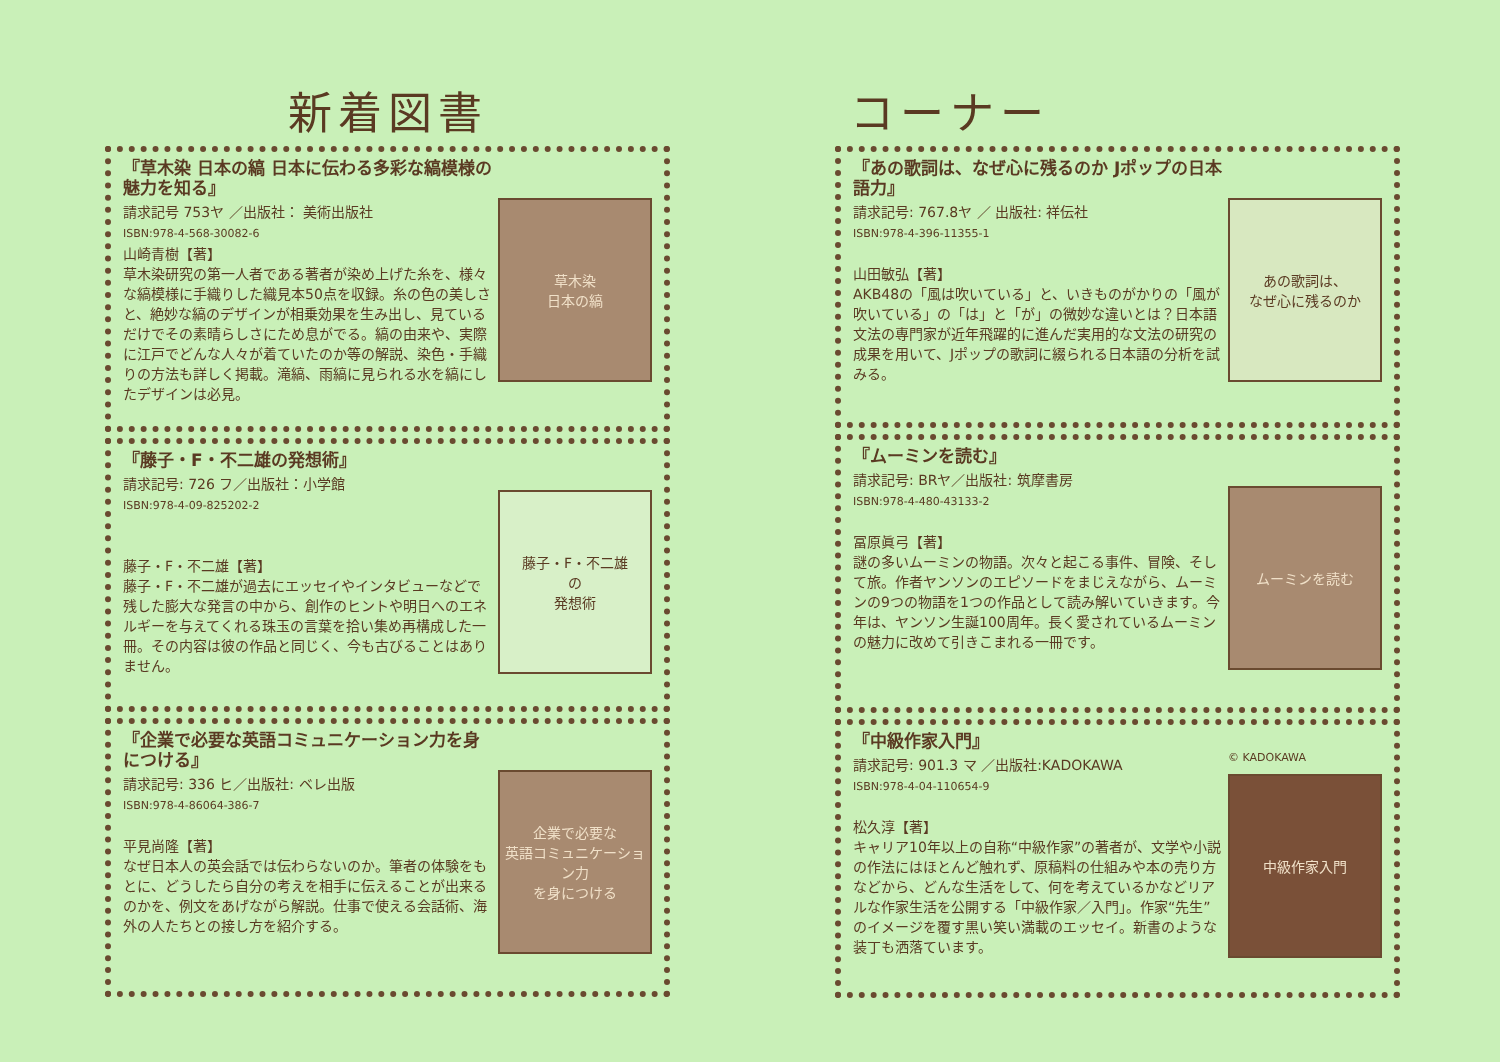新着図書
『草木染 日本の縞 日本に伝わる多彩な縞模様の魅力を知る』
請求記号 753ヤ ／出版社： 美術出版社
ISBN:978-4-568-30082-6
山崎青樹【著】
草木染研究の第一人者である著者が染め上げた糸を、様々な縞模様に手織りした織見本50点を収録。糸の色の美しさと、絶妙な縞のデザインが相乗効果を生み出し、見ているだけでその素晴らしさにため息がでる。縞の由来や、実際に江戸でどんな人々が着ていたのか等の解説、染色・手織りの方法も詳しく掲載。滝縞、雨縞に見られる水を縞にしたデザインは必見。
草木染
日本の縞
『藤子・F・不二雄の発想術』
請求記号: 726 フ／出版社：小学館
ISBN:978-4-09-825202-2
藤子・F・不二雄【著】
藤子・F・不二雄が過去にエッセイやインタビューなどで残した膨大な発言の中から、創作のヒントや明日へのエネルギーを与えてくれる珠玉の言葉を拾い集め再構成した一冊。その内容は彼の作品と同じく、今も古びることはありません。
藤子・F・不二雄
の
発想術
『企業で必要な英語コミュニケーション力を身につける』
請求記号: 336 ヒ／出版社: ベレ出版
ISBN:978-4-86064-386-7
平見尚隆【著】
なぜ日本人の英会話では伝わらないのか。筆者の体験をもとに、どうしたら自分の考えを相手に伝えることが出来るのかを、例文をあげながら解説。仕事で使える会話術、海外の人たちとの接し方を紹介する。
企業で必要な
英語コミュニケーション力
を身につける
コーナー
『あの歌詞は、なぜ心に残るのか Jポップの日本語力』
請求記号: 767.8ヤ ／ 出版社: 祥伝社
ISBN:978-4-396-11355-1
山田敏弘【著】
AKB48の「風は吹いている」と、いきものがかりの「風が吹いている」の「は」と「が」の微妙な違いとは？日本語文法の専門家が近年飛躍的に進んだ実用的な文法の研究の成果を用いて、Jポップの歌詞に綴られる日本語の分析を試みる。
あの歌詞は、
なぜ心に残るのか
『ムーミンを読む』
請求記号: BRヤ／出版社: 筑摩書房
ISBN:978-4-480-43133-2
冨原眞弓【著】
謎の多いムーミンの物語。次々と起こる事件、冒険、そして旅。作者ヤンソンのエピソードをまじえながら、ムーミンの9つの物語を1つの作品として読み解いていきます。今年は、ヤンソン生誕100周年。長く愛されているムーミンの魅力に改めて引きこまれる一冊です。
ムーミンを読む
『中級作家入門』
請求記号: 901.3 マ ／出版社:KADOKAWA
ISBN:978-4-04-110654-9
松久淳【著】
キャリア10年以上の自称“中級作家”の著者が、文学や小説の作法にはほとんど触れず、原稿料の仕組みや本の売り方などから、どんな生活をして、何を考えているかなどリアルな作家生活を公開する「中級作家／入門」。作家“先生”のイメージを覆す黒い笑い満載のエッセイ。新書のような装丁も洒落ています。
© KADOKAWA
中級作家入門